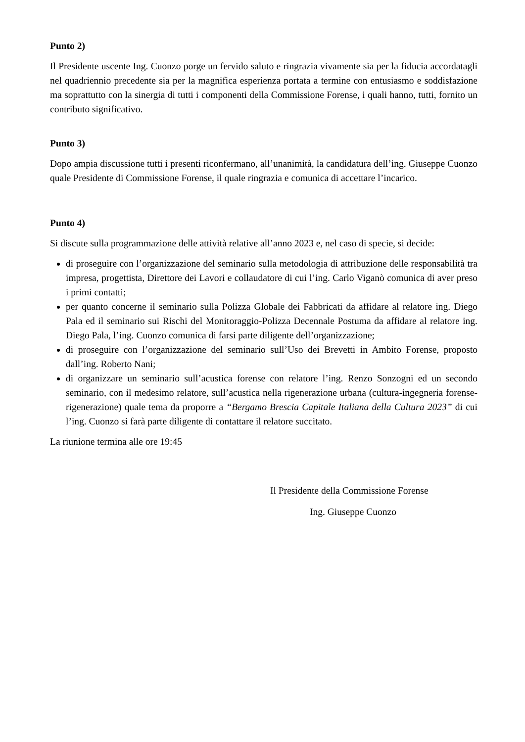Punto 2)
Il Presidente uscente Ing. Cuonzo porge un fervido saluto e ringrazia vivamente sia per la fiducia accordatagli nel quadriennio precedente sia per la magnifica esperienza portata a termine con entusiasmo e soddisfazione ma soprattutto con la sinergia di tutti i componenti della Commissione Forense, i quali hanno, tutti, fornito un contributo significativo.
Punto 3)
Dopo ampia discussione tutti i presenti riconfermano, all’unanimità, la candidatura dell’ing. Giuseppe Cuonzo quale Presidente di Commissione Forense, il quale ringrazia e comunica di accettare l’incarico.
Punto 4)
Si discute sulla programmazione delle attività relative all’anno 2023 e, nel caso di specie, si decide:
di proseguire con l’organizzazione del seminario sulla metodologia di attribuzione delle responsabilità tra impresa, progettista, Direttore dei Lavori e collaudatore di cui l’ing. Carlo Viganò comunica di aver preso i primi contatti;
per quanto concerne il seminario sulla Polizza Globale dei Fabbricati da affidare al relatore ing. Diego Pala ed il seminario sui Rischi del Monitoraggio-Polizza Decennale Postuma da affidare al relatore ing. Diego Pala, l’ing. Cuonzo comunica di farsi parte diligente dell’organizzazione;
di proseguire con l’organizzazione del seminario sull’Uso dei Brevetti in Ambito Forense, proposto dall’ing. Roberto Nani;
di organizzare un seminario sull’acustica forense con relatore l’ing. Renzo Sonzogni ed un secondo seminario, con il medesimo relatore, sull’acustica nella rigenerazione urbana (cultura-ingegneria forense-rigenerazione) quale tema da proporre a “Bergamo Brescia Capitale Italiana della Cultura 2023” di cui l’ing. Cuonzo si farà parte diligente di contattare il relatore succitato.
La riunione termina alle ore 19:45
Il Presidente della Commissione Forense
Ing. Giuseppe Cuonzo